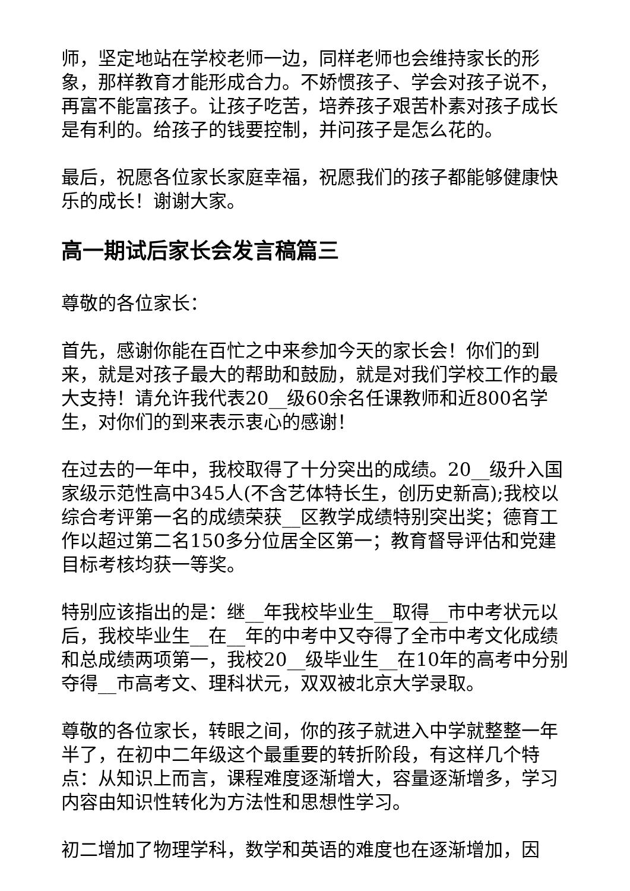师，坚定地站在学校老师一边，同样老师也会维持家长的形象，那样教育才能形成合力。不娇惯孩子、学会对孩子说不，再富不能富孩子。让孩子吃苦，培养孩子艰苦朴素对孩子成长是有利的。给孩子的钱要控制，并问孩子是怎么花的。
最后，祝愿各位家长家庭幸福，祝愿我们的孩子都能够健康快乐的成长！谢谢大家。
高一期试后家长会发言稿篇三
尊敬的各位家长：
首先，感谢你能在百忙之中来参加今天的家长会！你们的到来，就是对孩子最大的帮助和鼓励，就是对我们学校工作的最大支持！请允许我代表20__级60余名任课教师和近800名学生，对你们的到来表示衷心的感谢！
在过去的一年中，我校取得了十分突出的成绩。20__级升入国家级示范性高中345人(不含艺体特长生，创历史新高);我校以综合考评第一名的成绩荣获__区教学成绩特别突出奖；德育工作以超过第二名150多分位居全区第一；教育督导评估和党建目标考核均获一等奖。
特别应该指出的是：继__年我校毕业生__取得__市中考状元以后，我校毕业生__在__年的中考中又夺得了全市中考文化成绩和总成绩两项第一，我校20__级毕业生__在10年的高考中分别夺得__市高考文、理科状元，双双被北京大学录取。
尊敬的各位家长，转眼之间，你的孩子就进入中学就整整一年半了，在初中二年级这个最重要的转折阶段，有这样几个特点：从知识上而言，课程难度逐渐增大，容量逐渐增多，学习内容由知识性转化为方法性和思想性学习。
初二增加了物理学科，数学和英语的难度也在逐渐增加，因